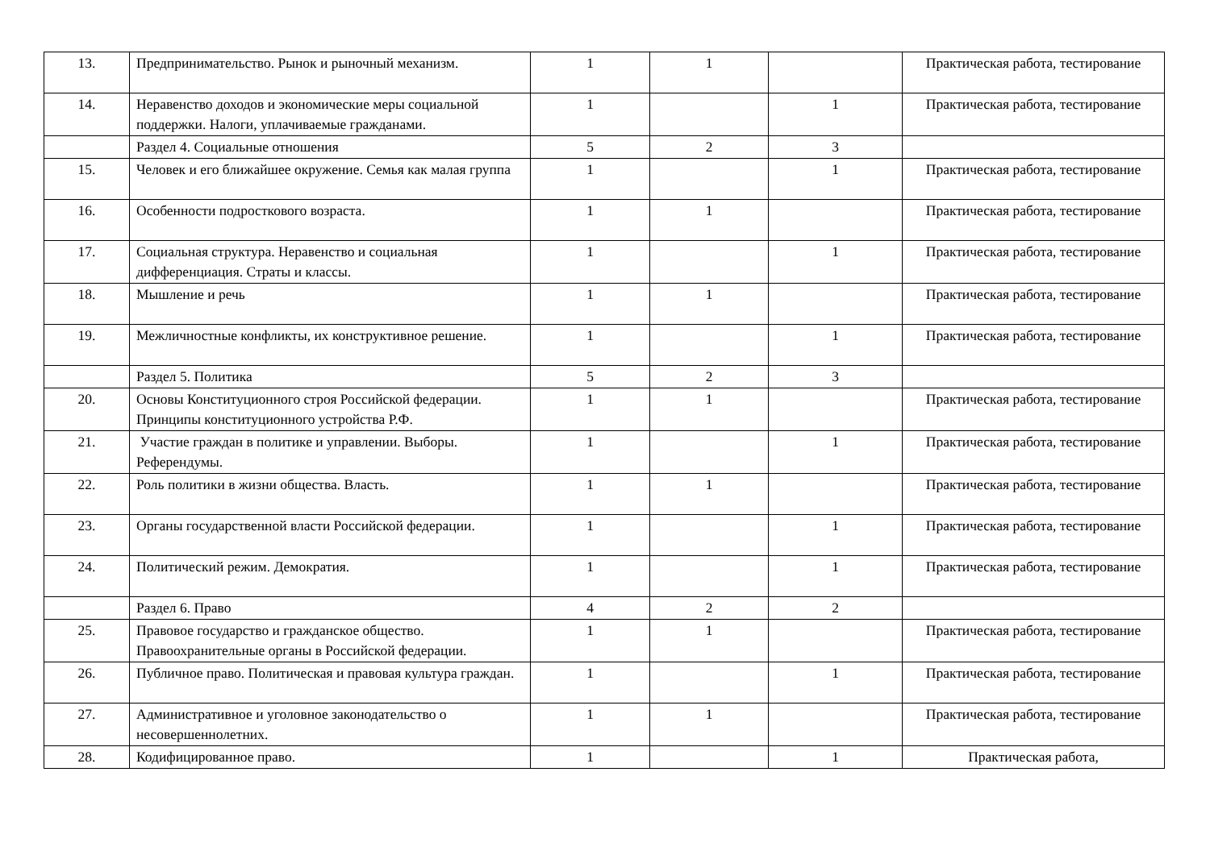| 13. | Предпринимательство. Рынок и рыночный механизм. | 1 | 1 | | Практическая работа, тестирование |
| 14. | Неравенство доходов и экономические меры социальной поддержки. Налоги, уплачиваемые гражданами. | 1 | | 1 | Практическая работа, тестирование |
| | Раздел 4. Социальные отношения | 5 | 2 | 3 | |
| 15. | Человек и его ближайшее окружение. Семья как малая группа | 1 | | 1 | Практическая работа, тестирование |
| 16. | Особенности подросткового возраста. | 1 | 1 | | Практическая работа, тестирование |
| 17. | Социальная структура. Неравенство и социальная дифференциация. Страты и классы. | 1 | | 1 | Практическая работа, тестирование |
| 18. | Мышление и речь | 1 | 1 | | Практическая работа, тестирование |
| 19. | Межличностные конфликты, их конструктивное решение. | 1 | | 1 | Практическая работа, тестирование |
| | Раздел 5. Политика | 5 | 2 | 3 | |
| 20. | Основы Конституционного строя Российской федерации. Принципы конституционного устройства Р.Ф. | 1 | 1 | | Практическая работа, тестирование |
| 21. | Участие граждан в политике и управлении. Выборы. Референдумы. | 1 | | 1 | Практическая работа, тестирование |
| 22. | Роль политики в жизни общества. Власть. | 1 | 1 | | Практическая работа, тестирование |
| 23. | Органы государственной власти Российской федерации. | 1 | | 1 | Практическая работа, тестирование |
| 24. | Политический режим. Демократия. | 1 | | 1 | Практическая работа, тестирование |
| | Раздел 6. Право | 4 | 2 | 2 | |
| 25. | Правовое государство и гражданское общество. Правоохранительные органы в Российской федерации. | 1 | 1 | | Практическая работа, тестирование |
| 26. | Публичное право. Политическая и правовая культура граждан. | 1 | | 1 | Практическая работа, тестирование |
| 27. | Административное и уголовное законодательство о несовершеннолетних. | 1 | 1 | | Практическая работа, тестирование |
| 28. | Кодифицированное право. | 1 | | 1 | Практическая работа, |